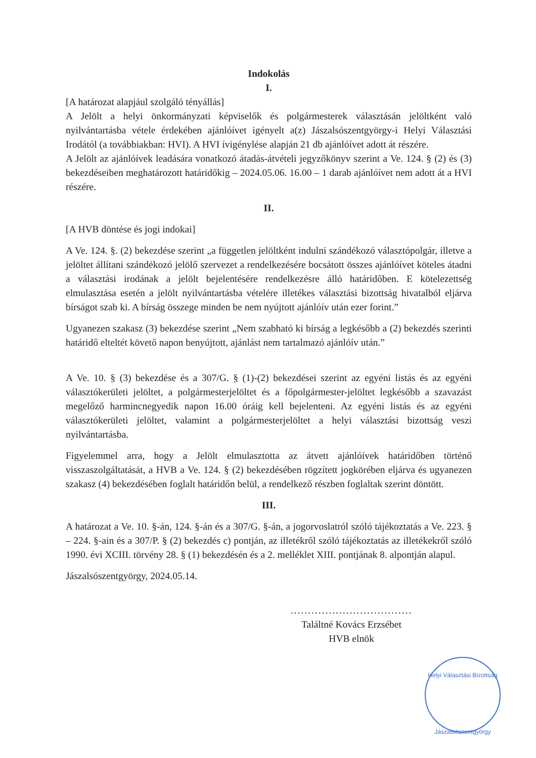Indokolás
I.
[A határozat alapjául szolgáló tényállás]
A Jelölt a helyi önkormányzati képviselők és polgármesterek választásán jelöltként való nyilvántartásba vétele érdekében ajánlóívet igényelt a(z) Jászalsószentgyörgy-i Helyi Választási Irodától (a továbbiakban: HVI). A HVI ívigénylése alapján 21 db ajánlóívet adott át részére.
A Jelölt az ajánlóívek leadására vonatkozó átadás-átvételi jegyzőkönyv szerint a Ve. 124. § (2) és (3) bekezdéseiben meghatározott határidőkig – 2024.05.06. 16.00 – 1 darab ajánlóívet nem adott át a HVI részére.
II.
[A HVB döntése és jogi indokai]
A Ve. 124. §. (2) bekezdése szerint „a független jelöltként indulni szándékozó választópolgár, illetve a jelöltet állítani szándékozó jelölő szervezet a rendelkezésére bocsátott összes ajánlóívet köteles átadni a választási irodának a jelölt bejelentésére rendelkezésre álló határidőben. E kötelezettség elmulasztása esetén a jelölt nyilvántartásba vételére illetékes választási bizottság hivatalból eljárva bírságot szab ki. A bírság összege minden be nem nyújtott ajánlóív után ezer forint.”
Ugyanezen szakasz (3) bekezdése szerint „Nem szabható ki bírság a legkésőbb a (2) bekezdés szerinti határidő elteltét követő napon benyújtott, ajánlást nem tartalmazó ajánlóív után.”
A Ve. 10. § (3) bekezdése és a 307/G. § (1)-(2) bekezdései szerint az egyéni listás és az egyéni választókerületi jelöltet, a polgármesterjelöltet és a főpolgármester-jelöltet legkésőbb a szavazást megelőző harmincnegyedik napon 16.00 óráig kell bejelenteni. Az egyéni listás és az egyéni választókerületi jelöltet, valamint a polgármesterjelöltet a helyi választási bizottság veszi nyilvántartásba.
Figyelemmel arra, hogy a Jelölt elmulasztotta az átvett ajánlóívek határidőben történő visszaszolgáltatását, a HVB a Ve. 124. § (2) bekezdésében rögzített jogkörében eljárva és ugyanezen szakasz (4) bekezdésében foglalt határidőn belül, a rendelkező részben foglaltak szerint döntött.
III.
A határozat a Ve. 10. §-án, 124. §-án és a 307/G. §-án, a jogorvoslatról szóló tájékoztatás a Ve. 223. § – 224. §-ain és a 307/P. § (2) bekezdés c) pontján, az illetékről szóló tájékoztatás az illetékekről szóló 1990. évi XCIII. törvény 28. § (1) bekezdésén és a 2. melléklet XIII. pontjának 8. alpontján alapul.
Jászalsószentgyörgy, 2024.05.14.
...................................
Találtné Kovács Erzsébet
HVB elnök
Helyi Választási Bizottság
Jászalsószentgyörgy